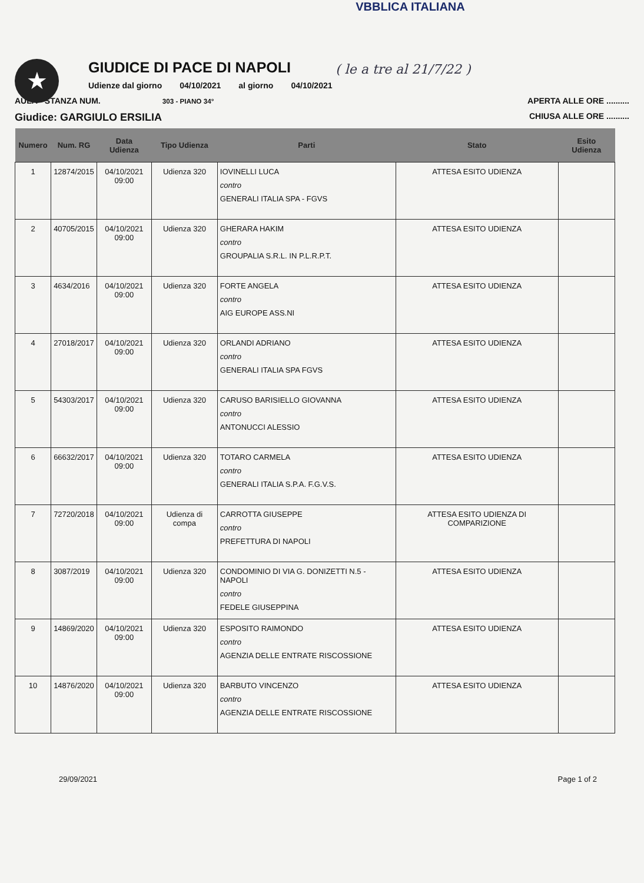VBBLICA ITALIANA
★
GIUDICE DI PACE DI NAPOLI
( le a tre al 21/7/22 )
Udienze dal giorno 04/10/2021 al giorno 04/10/2021
AULA - STANZA NUM. 303 - PIANO 34° APERTA ALLE ORE ..........
Giudice: GARGIULO ERSILIA CHIUSA ALLE ORE ..........
| Numero | Num. RG | Data Udienza | Tipo Udienza | Parti | Stato | Esito Udienza |
| --- | --- | --- | --- | --- | --- | --- |
| 1 | 12874/2015 | 04/10/2021 09:00 | Udienza 320 | IOVINELLI LUCA contro GENERALI ITALIA SPA - FGVS | ATTESA ESITO UDIENZA | |
| 2 | 40705/2015 | 04/10/2021 09:00 | Udienza 320 | GHERARA HAKIM contro GROUPALIA S.R.L. IN P.L.R.P.T. | ATTESA ESITO UDIENZA | |
| 3 | 4634/2016 | 04/10/2021 09:00 | Udienza 320 | FORTE ANGELA contro AIG EUROPE ASS.NI | ATTESA ESITO UDIENZA | |
| 4 | 27018/2017 | 04/10/2021 09:00 | Udienza 320 | ORLANDI ADRIANO contro GENERALI ITALIA SPA FGVS | ATTESA ESITO UDIENZA | |
| 5 | 54303/2017 | 04/10/2021 09:00 | Udienza 320 | CARUSO BARISIELLO GIOVANNA contro ANTONUCCI ALESSIO | ATTESA ESITO UDIENZA | |
| 6 | 66632/2017 | 04/10/2021 09:00 | Udienza 320 | TOTARO CARMELA contro GENERALI ITALIA S.P.A. F.G.V.S. | ATTESA ESITO UDIENZA | |
| 7 | 72720/2018 | 04/10/2021 09:00 | Udienza di compa | CARROTTA GIUSEPPE contro PREFETTURA DI NAPOLI | ATTESA ESITO UDIENZA DI COMPARIZIONE | |
| 8 | 3087/2019 | 04/10/2021 09:00 | Udienza 320 | CONDOMINIO DI VIA G. DONIZETTI N.5 - NAPOLI contro FEDELE GIUSEPPINA | ATTESA ESITO UDIENZA | |
| 9 | 14869/2020 | 04/10/2021 09:00 | Udienza 320 | ESPOSITO RAIMONDO contro AGENZIA DELLE ENTRATE RISCOSSIONE | ATTESA ESITO UDIENZA | |
| 10 | 14876/2020 | 04/10/2021 09:00 | Udienza 320 | BARBUTO VINCENZO contro AGENZIA DELLE ENTRATE RISCOSSIONE | ATTESA ESITO UDIENZA | |
29/09/2021 Page 1 of 2